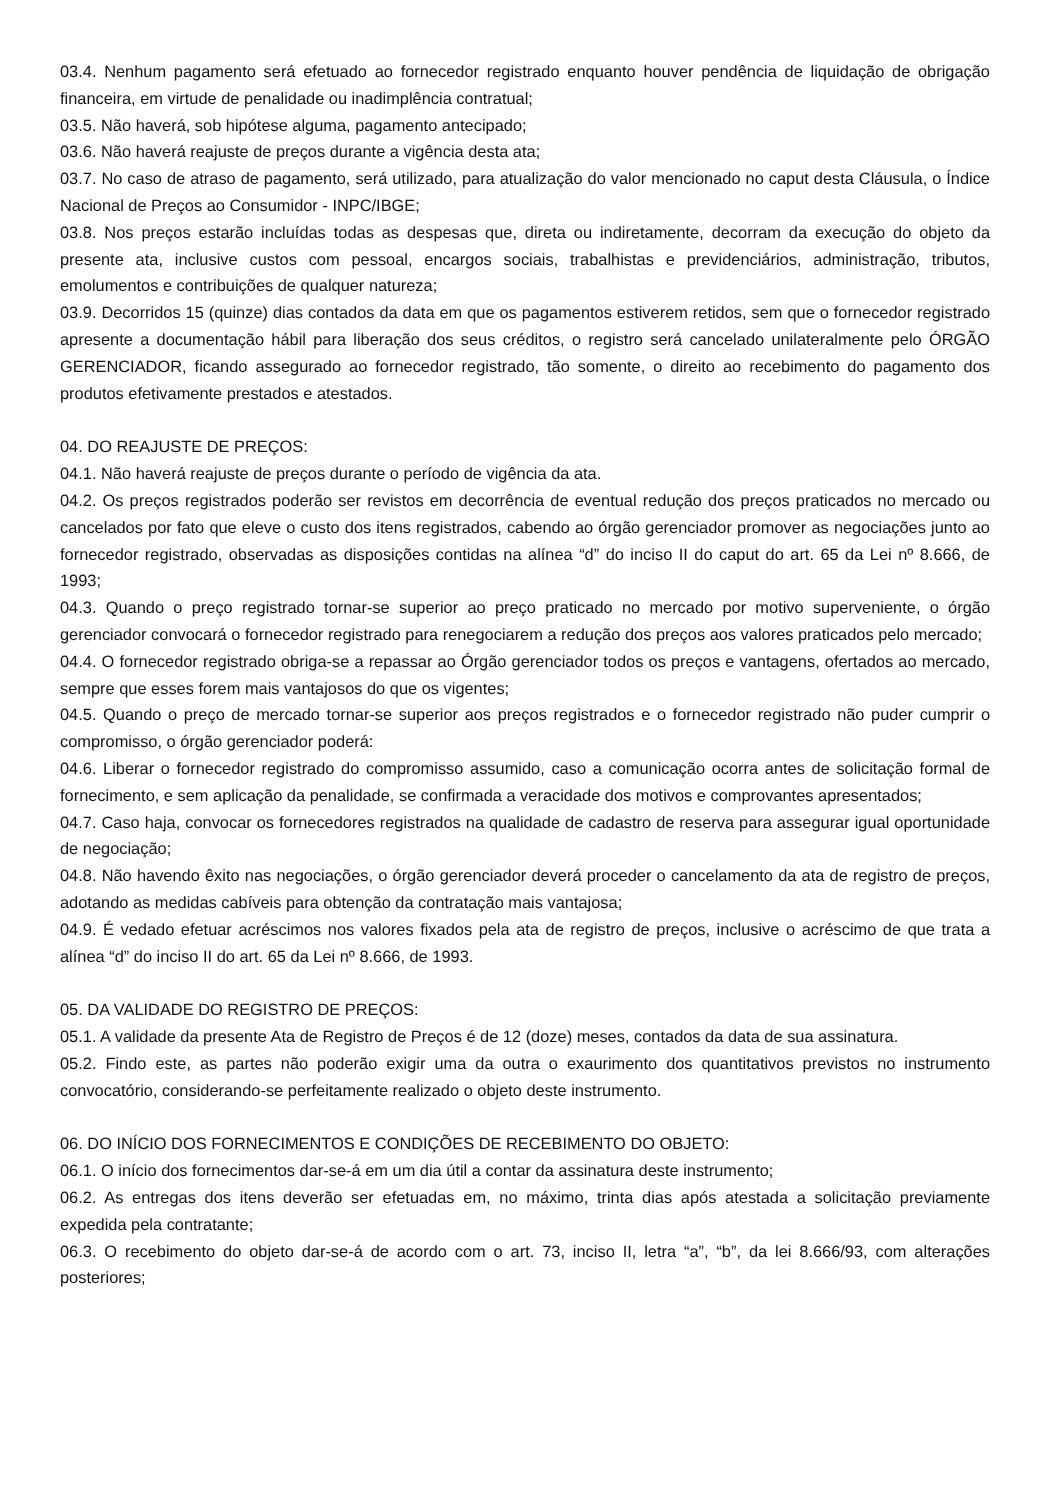03.4. Nenhum pagamento será efetuado ao fornecedor registrado enquanto houver pendência de liquidação de obrigação financeira, em virtude de penalidade ou inadimplência contratual;
03.5. Não haverá, sob hipótese alguma, pagamento antecipado;
03.6. Não haverá reajuste de preços durante a vigência desta ata;
03.7. No caso de atraso de pagamento, será utilizado, para atualização do valor mencionado no caput desta Cláusula, o Índice Nacional de Preços ao Consumidor - INPC/IBGE;
03.8. Nos preços estarão incluídas todas as despesas que, direta ou indiretamente, decorram da execução do objeto da presente ata, inclusive custos com pessoal, encargos sociais, trabalhistas e previdenciários, administração, tributos, emolumentos e contribuições de qualquer natureza;
03.9. Decorridos 15 (quinze) dias contados da data em que os pagamentos estiverem retidos, sem que o fornecedor registrado apresente a documentação hábil para liberação dos seus créditos, o registro será cancelado unilateralmente pelo ÓRGÃO GERENCIADOR, ficando assegurado ao fornecedor registrado, tão somente, o direito ao recebimento do pagamento dos produtos efetivamente prestados e atestados.
04. DO REAJUSTE DE PREÇOS:
04.1. Não haverá reajuste de preços durante o período de vigência da ata.
04.2. Os preços registrados poderão ser revistos em decorrência de eventual redução dos preços praticados no mercado ou cancelados por fato que eleve o custo dos itens registrados, cabendo ao órgão gerenciador promover as negociações junto ao fornecedor registrado, observadas as disposições contidas na alínea “d” do inciso II do caput do art. 65 da Lei nº 8.666, de 1993;
04.3. Quando o preço registrado tornar-se superior ao preço praticado no mercado por motivo superveniente, o órgão gerenciador convocará o fornecedor registrado para renegociarem a redução dos preços aos valores praticados pelo mercado;
04.4. O fornecedor registrado obriga-se a repassar ao Órgão gerenciador todos os preços e vantagens, ofertados ao mercado, sempre que esses forem mais vantajosos do que os vigentes;
04.5. Quando o preço de mercado tornar-se superior aos preços registrados e o fornecedor registrado não puder cumprir o compromisso, o órgão gerenciador poderá:
04.6. Liberar o fornecedor registrado do compromisso assumido, caso a comunicação ocorra antes de solicitação formal de fornecimento, e sem aplicação da penalidade, se confirmada a veracidade dos motivos e comprovantes apresentados;
04.7. Caso haja, convocar os fornecedores registrados na qualidade de cadastro de reserva para assegurar igual oportunidade de negociação;
04.8. Não havendo êxito nas negociações, o órgão gerenciador deverá proceder o cancelamento da ata de registro de preços, adotando as medidas cabíveis para obtenção da contratação mais vantajosa;
04.9. É vedado efetuar acréscimos nos valores fixados pela ata de registro de preços, inclusive o acréscimo de que trata a alínea “d” do inciso II do art. 65 da Lei nº 8.666, de 1993.
05. DA VALIDADE DO REGISTRO DE PREÇOS:
05.1. A validade da presente Ata de Registro de Preços é de 12 (doze) meses, contados da data de sua assinatura.
05.2. Findo este, as partes não poderão exigir uma da outra o exaurimento dos quantitativos previstos no instrumento convocatório, considerando-se perfeitamente realizado o objeto deste instrumento.
06. DO INÍCIO DOS FORNECIMENTOS E CONDIÇÕES DE RECEBIMENTO DO OBJETO:
06.1. O início dos fornecimentos dar-se-á em um dia útil a contar da assinatura deste instrumento;
06.2. As entregas dos itens deverão ser efetuadas em, no máximo, trinta dias após atestada a solicitação previamente expedida pela contratante;
06.3. O recebimento do objeto dar-se-á de acordo com o art. 73, inciso II, letra “a”, “b”, da lei 8.666/93, com alterações posteriores;